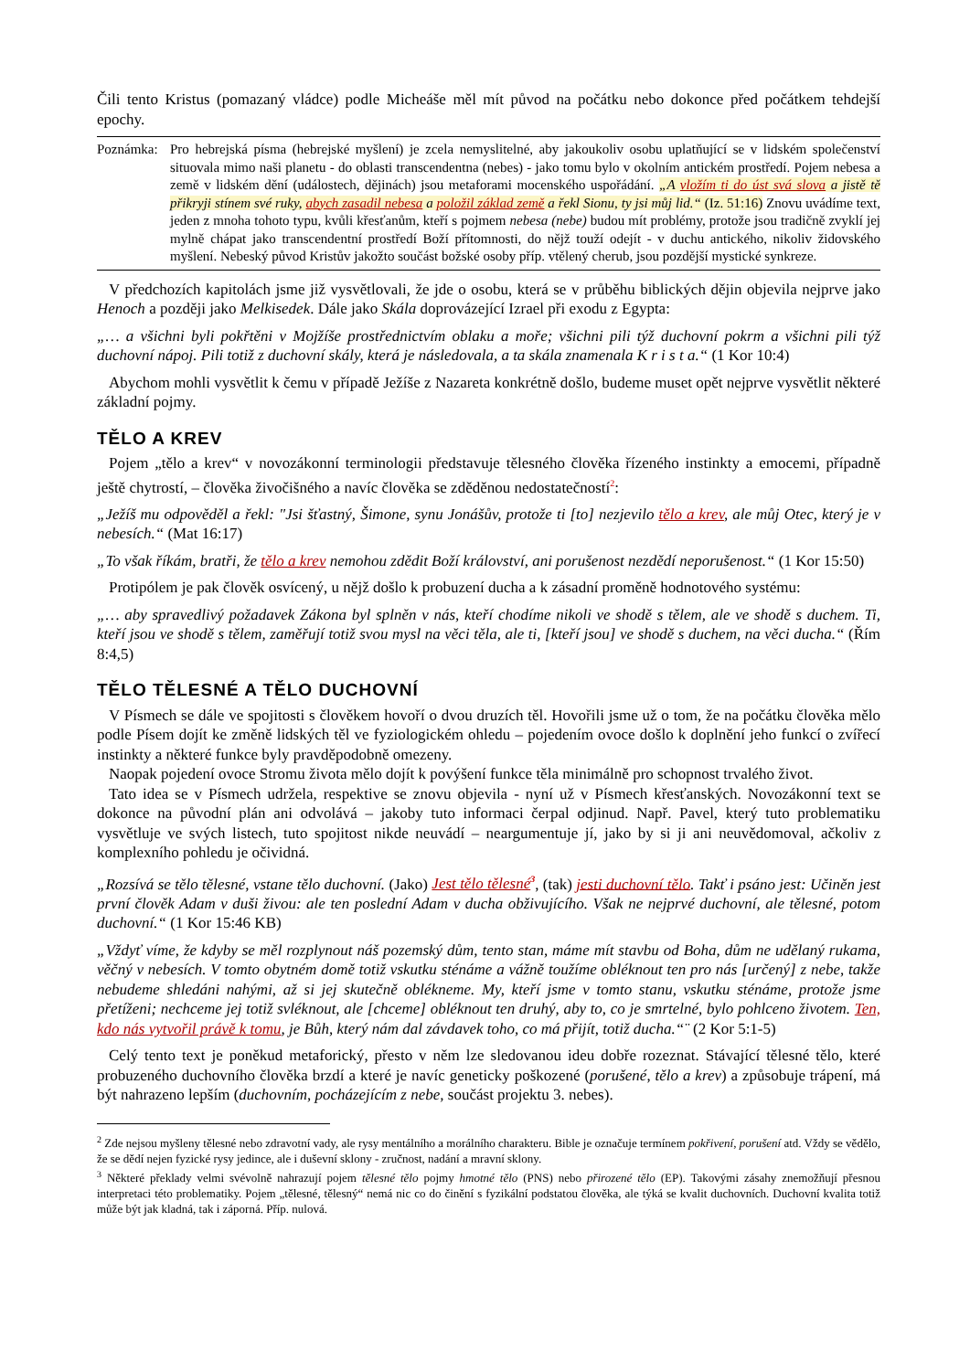Čili tento Kristus (pomazaný vládce) podle Micheáše měl mít původ na počátku nebo dokonce před počátkem tehdejší epochy.
Poznámka: Pro hebrejská písma (hebrejské myšlení) je zcela nemyslitelné, aby jakoukoliv osobu uplatňující se v lidském společenství situovala mimo naši planetu - do oblasti transcendentna (nebes) - jako tomu bylo v okolním antickém prostředí. Pojem nebesa a země v lidském dění (událostech, dějinách) jsou metaforami mocenského uspořádání. „A vložím ti do úst svá slova a jistě tě přikryji stínem své ruky, abych zasadil nebesa a položil základ země a řekl Sionu, ty jsi můj lid.“ (Iz. 51:16) Znovu uvádíme text, jeden z mnoha tohoto typu, kvůli křesťanům, kteří s pojmem nebesa (nebe) budou mít problémy, protože jsou tradičně zvyklí jej mylně chápat jako transcendentní prostředí Boží přítomnosti, do nějž touží odejít - v duchu antického, nikoliv židovského myšlení. Nebeský původ Kristův jakožto součást božské osoby příp. vtělený cherub, jsou pozdější mystické synkreze.
V předchozích kapitolách jsme již vysvětlovali, že jde o osobu, která se v průběhu biblických dějin objevila nejprve jako Henoch a později jako Melkisedek. Dále jako Skála doprovázející Izrael při exodu z Egypta:
„… a všichni byli pokřtěni v Mojžíše prostřednictvím oblaku a moře; všichni pili týž duchovní pokrm a všichni pili týž duchovní nápoj. Pili totiž z duchovní skály, která je následovala, a ta skála znamenala K r i s t a.“ (1 Kor 10:4)
Abychom mohli vysvětlit k čemu v případě Ježíše z Nazareta konkrétně došlo, budeme muset opět nejprve vysvětlit některé základní pojmy.
TĚLO A KREV
Pojem „tělo a krev“ v novozákonní terminologii představuje tělesného člověka řízeného instinkty a emocemi, případně ještě chytrostí, – člověka živočišného a navíc člověka se zděděnou nedostatečností<sup>2</sup>:
„Ježíš mu odpověděl a řekl: "Jsi šťastný, Šimone, synu Jonášův, protože ti [to] nezjevilo tělo a krev, ale můj Otec, který je v nebesích.“ (Mat 16:17)
„To však říkám, bratři, že tělo a krev nemohou zdědit Boží království, ani porušenost nezdědí neporušenost.“ (1 Kor 15:50)
Protipólem je pak člověk osvícený, u nějž došlo k probuzení ducha a k zásadní proměně hodnotového systému:
„… aby spravedlivý požadavek Zákona byl splněn v nás, kteří chodíme nikoli ve shodě s tělem, ale ve shodě s duchem. Ti, kteří jsou ve shodě s tělem, zaměřují totiž svou mysl na věci těla, ale ti, [kteří jsou] ve shodě s duchem, na věci ducha.“ (Řím 8:4,5)
TĚLO TĚLESNÉ A TĚLO DUCHOVNÍ
V Písmech se dále ve spojitosti s člověkem hovoří o dvou druzích těl. Hovořili jsme už o tom, že na počátku člověka mělo podle Písem dojít ke změně lidských těl ve fyziologickém ohledu – pojedením ovoce došlo k doplnění jeho funkcí o zvířecí instinkty a některé funkce byly pravděpodobně omezeny.
Naopak pojedení ovoce Stromu života mělo dojít k povýšení funkce těla minimálně pro schopnost trvalého život.
Tato idea se v Písmech udržela, respektive se znovu objevila - nyní už v Písmech křesťanských. Novozákonní text se dokonce na původní plán ani odvolává – jakoby tuto informaci čerpal odjinud. Např. Pavel, který tuto problematiku vysvětluje ve svých listech, tuto spojitost nikde neuvádí – neargumentuje jí, jako by si ji ani neuvědomoval, ačkoliv z komplexního pohledu je očividná.
„Rozsívá se tělo tělesné, vstane tělo duchovní. (Jako) Jest tělo tělesné<sup>3</sup>, (tak) jesti duchovní tělo. Takť i psáno jest: Učiněn jest první člověk Adam v duši živou: ale ten poslední Adam v ducha obživujícího. Však ne nejprvé duchovní, ale tělesné, potom duchovní.“ (1 Kor 15:46 KB)
„Vždyť víme, že kdyby se měl rozplynout náš pozemský dům, tento stan, máme mít stavbu od Boha, dům ne udělaný rukama, věčný v nebesích. V tomto obytném domě totiž vskutku sténáme a vážně toužíme obléknout ten pro nás [určený] z nebe, takže nebudeme shledáni nahými, až si jej skutečně oblékneme. My, kteří jsme v tomto stanu, vskutku sténáme, protože jsme přetíženi; nechceme jej totiž svléknout, ale [chceme] obléknout ten druhý, aby to, co je smrtelné, bylo pohlceno životem. Ten, kdo nás vytvořil právě k tomu, je Bůh, který nám dal závdavek toho, co má přijít, totiž ducha.“¨ (2 Kor 5:1-5)
Celý tento text je poněkud metaforický, přesto v něm lze sledovanou ideu dobře rozeznat. Stávající tělesné tělo, které probuzeného duchovního člověka brzdí a které je navíc geneticky poškozené (porušené, tělo a krev) a způsobuje trápení, má být nahrazeno lepším (duchovním, pocházejícím z nebe, součást projektu 3. nebes).
<sup>2</sup> Zde nejsou myšleny tělesné nebo zdravotní vady, ale rysy mentálního a morálního charakteru. Bible je označuje termínem pokřivení, porušení atd. Vždy se vědělo, že se dědí nejen fyzické rysy jedince, ale i duševní sklony - zručnost, nadání a mravní sklony.
<sup>3</sup> Některé překlady velmi svévolně nahrazují pojem tělesné tělo pojmy hmotné tělo (PNS) nebo přirozené tělo (EP). Takovými zásahy znemožňují přesnou interpretaci této problematiky. Pojem „tělesné, tělesný“ nemá nic co do činění s fyzikální podstatou člověka, ale týká se kvalit duchovních. Duchovní kvalita totiž může být jak kladná, tak i záporná. Příp. nulová.